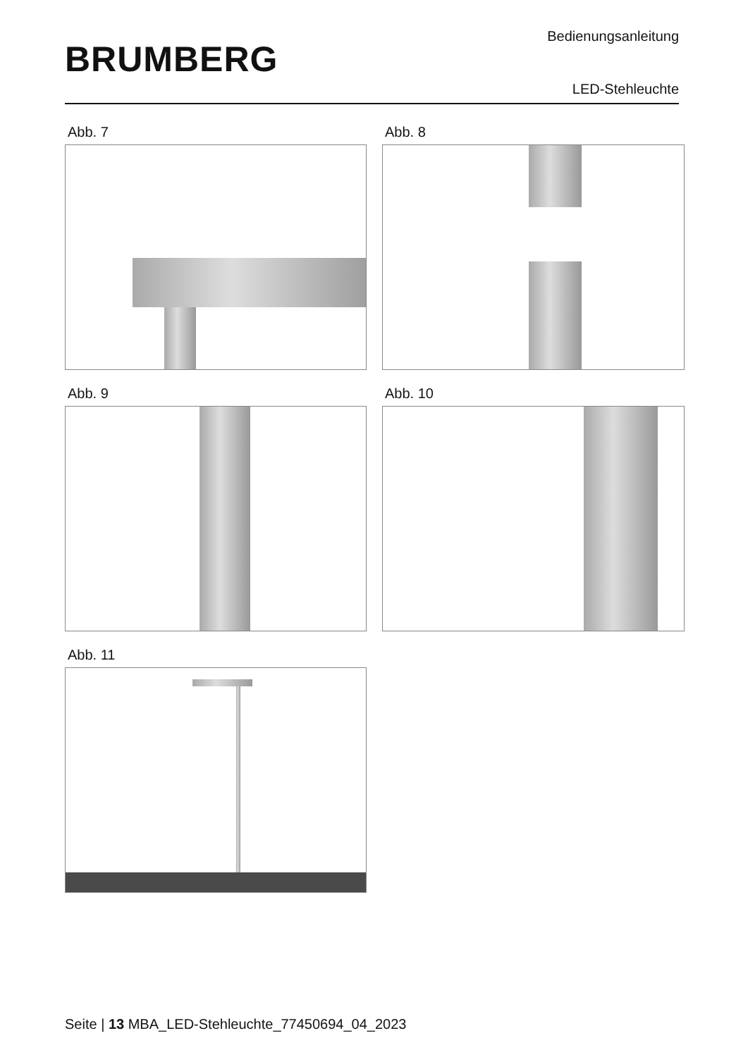BRUMBERG
Bedienungsanleitung
LED-Stehleuchte
Abb. 7
Abb. 8
Abb. 9
Abb. 10
Abb. 11
Seite | 13 MBA_LED-Stehleuchte_77450694_04_2023